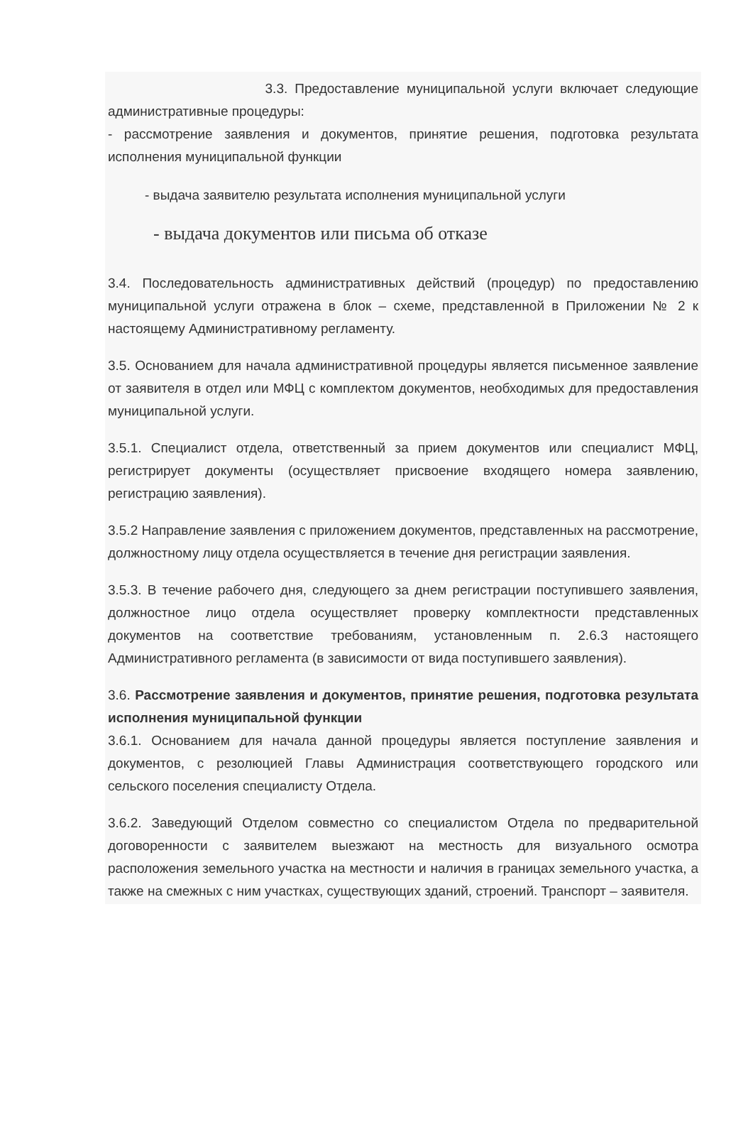3.3. Предоставление муниципальной услуги включает следующие административные процедуры:
- рассмотрение заявления и документов, принятие решения, подготовка результата исполнения муниципальной функции
- выдача заявителю результата исполнения муниципальной услуги
- выдача документов или письма об отказе
3.4. Последовательность административных действий (процедур) по предоставлению муниципальной услуги отражена в блок – схеме, представленной в Приложении № 2 к настоящему Административному регламенту.
3.5. Основанием для начала административной процедуры является письменное заявление от заявителя в отдел или МФЦ с комплектом документов, необходимых для предоставления муниципальной услуги.
3.5.1. Специалист отдела, ответственный за прием документов или специалист МФЦ, регистрирует документы (осуществляет присвоение входящего номера заявлению, регистрацию заявления).
3.5.2 Направление заявления с приложением документов, представленных на рассмотрение, должностному лицу отдела осуществляется в течение дня регистрации заявления.
3.5.3. В течение рабочего дня, следующего за днем регистрации поступившего заявления, должностное лицо отдела осуществляет проверку комплектности представленных документов на соответствие требованиям, установленным п. 2.6.3 настоящего Административного регламента (в зависимости от вида поступившего заявления).
3.6. Рассмотрение заявления и документов, принятие решения, подготовка результата исполнения муниципальной функции
3.6.1. Основанием для начала данной процедуры является поступление заявления и документов, с резолюцией Главы Администрация соответствующего городского или сельского поселения специалисту Отдела.
3.6.2. Заведующий Отделом совместно со специалистом Отдела по предварительной договоренности с заявителем выезжают на местность для визуального осмотра расположения земельного участка на местности и наличия в границах земельного участка, а также на смежных с ним участках, существующих зданий, строений. Транспорт – заявителя.